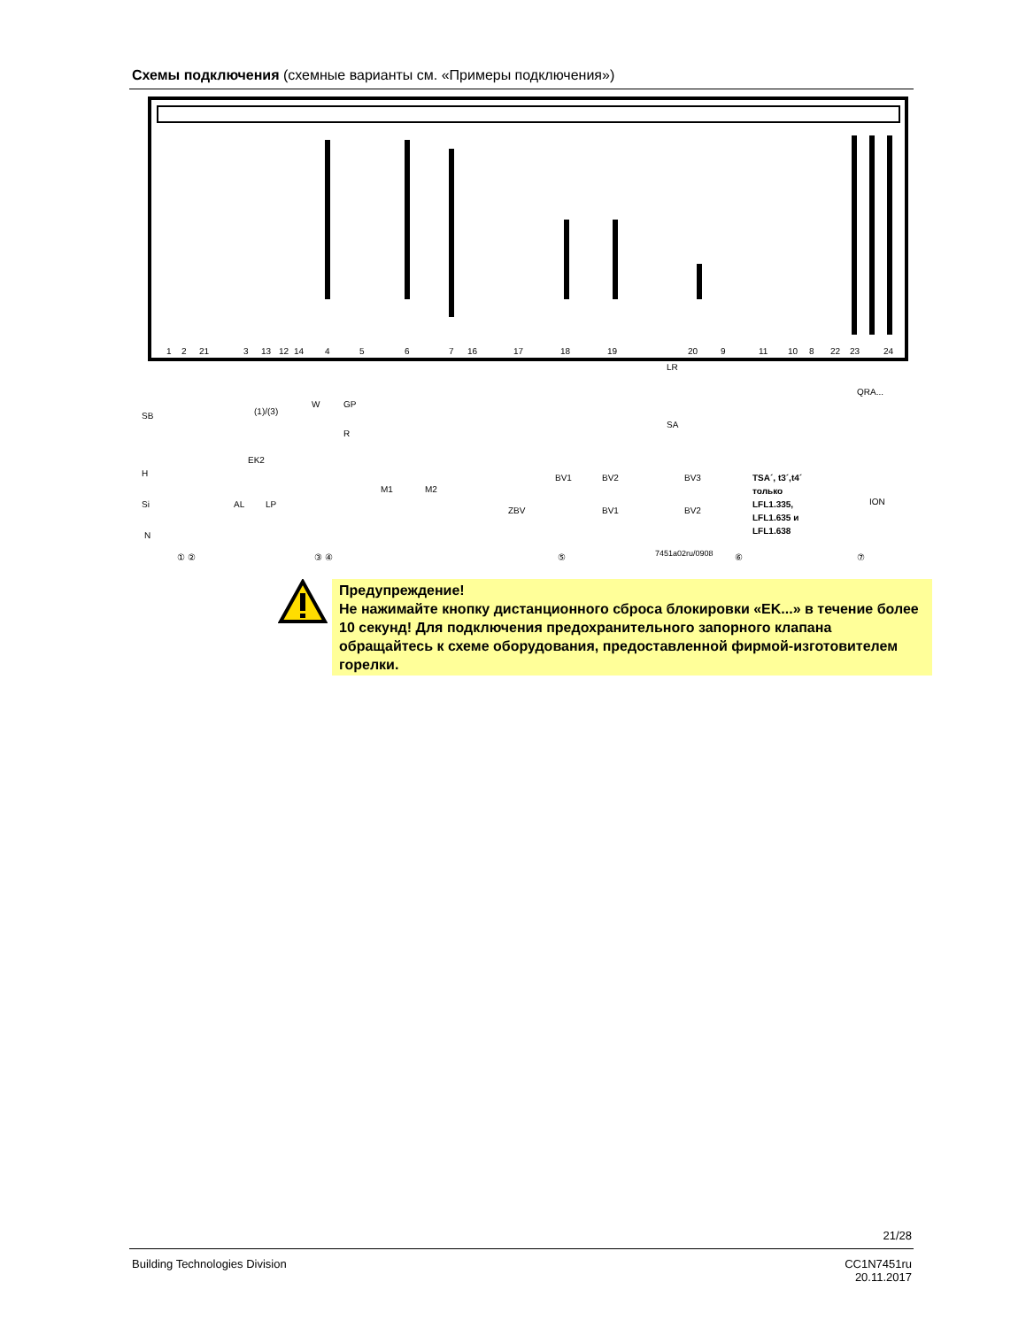Схемы подключения (схемные варианты см. «Примеры подключения»)
1
2
21
3
13
12
14
4
5
6
7
16
17
18
19
20
9
11
10
8
22
23
24
SB
(1)/(3)
EK2
H
Si
N
AL
LP
W
GP
R
M1
M2
BV1
BV2
BV3
ZBV
BV1
BV2
LR
SA
QRA...
ION
7451a02ru/0908
TSA´, t3´,t4´
только
LFL1.335,
LFL1.635 и
LFL1.638
① ②
③ ④
⑤
⑥
⑦
Предупреждение!
Не нажимайте кнопку дистанционного сброса блокировки «EK...» в течение более 10 секунд! Для подключения предохранительного запорного клапана обращайтесь к схеме оборудования, предоставленной фирмой-изготовителем горелки.
21/28
Building Technologies Division
CC1N7451ru
20.11.2017